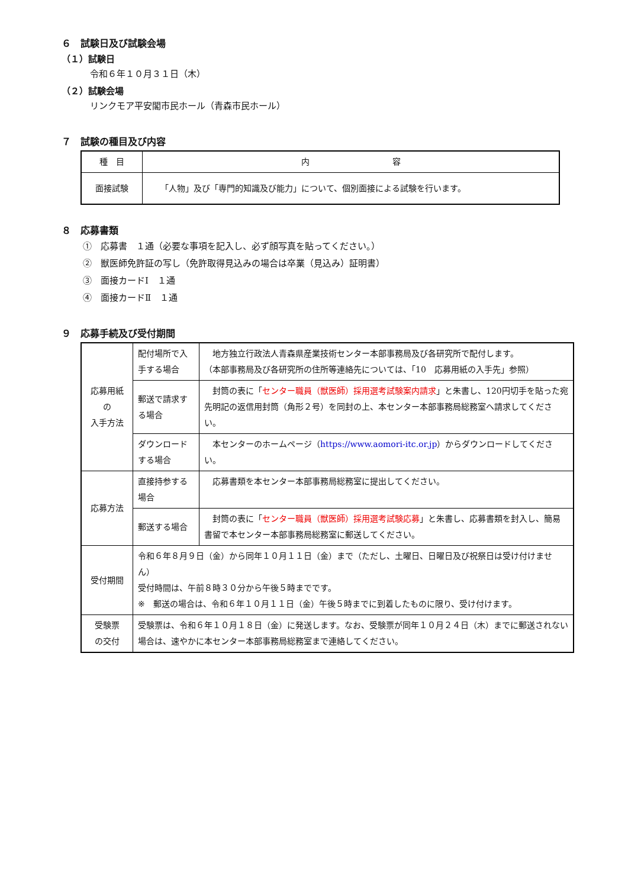６　試験日及び試験会場
（１）試験日
令和６年１０月３１日（木）
（２）試験会場
リンクモア平安閣市民ホール（青森市民ホール）
７　試験の種目及び内容
| 種 目 | 内 容 |
| --- | --- |
| 面接試験 | 「人物」及び「専門的知識及び能力」について、個別面接による試験を行います。 |
８　応募書類
①　応募書　１通（必要な事項を記入し、必ず顔写真を貼ってください。）
②　獣医師免許証の写し（免許取得見込みの場合は卒業（見込み）証明書）
③　面接カードⅠ　１通
④　面接カードⅡ　１通
９　応募手続及び受付期間
| 応募用紙 の 入手方法 | 配付場所で入手する場合 | 地方独立行政法人青森県産業技術センター本部事務局及び各研究所で配付します。 （本部事務局及び各研究所の住所等連絡先については、「10 応募用紙の入手先」参照） |
| | 郵送で請求する場合 | 封筒の表に「 センター職員（獣医師）採用選考試験案内請求 」と朱書し、120円切手を貼った宛先明記の返信用封筒（角形２号）を同封の上、本センター本部事務局総務室へ請求してください。 |
| | ダウンロードする場合 | 本センターのホームページ（ https://www.aomori-itc.or.jp ）からダウンロードしてください。 |
| 応募方法 | 直接持参する場合 | 応募書類を本センター本部事務局総務室に提出してください。 |
| | 郵送する場合 | 封筒の表に「 センター職員（獣医師）採用選考試験応募 」と朱書し、応募書類を封入し、簡易書留で本センター本部事務局総務室に郵送してください。 |
| 受付期間 | 令和６年８月９日（金）から同年１０月１１日（金）まで（ただし、土曜日、日曜日及び祝祭日は受け付けません） 受付時間は、午前８時３０分から午後５時までです。 ※ 郵送の場合は、令和６年１０月１１日（金）午後５時までに到着したものに限り、受け付けます。 | |
| 受験票 の交付 | 受験票は、令和６年１０月１８日（金）に発送します。なお、受験票が同年１０月２４日（木）までに郵送されない場合は、速やかに本センター本部事務局総務室まで連絡してください。 | |